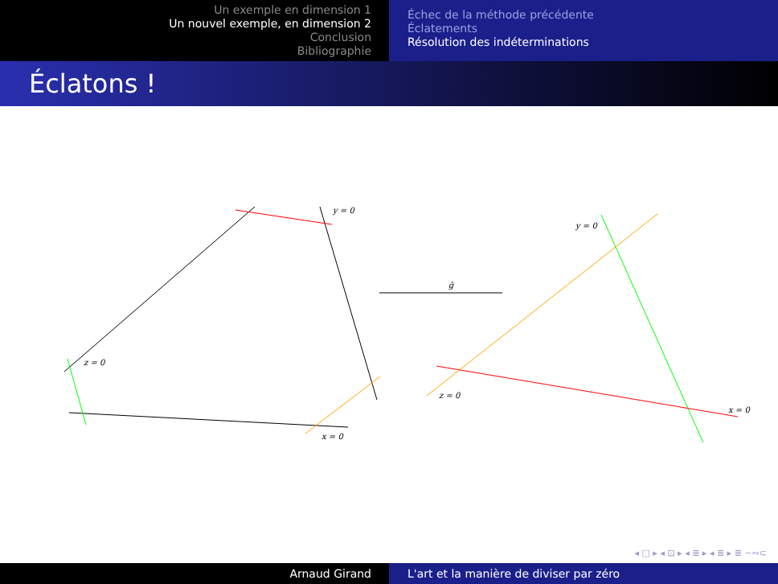Un exemple en dimension 1
Un nouvel exemple, en dimension 2
Conclusion
Bibliographie
Échec de la méthode précédente
Éclatements
Résolution des indéterminations
Éclatons !
y = 0
z = 0
x = 0
ĝ
y = 0
z = 0
x = 0
◂ □ ▸ ◂ ⊡ ▸ ◂ ≣ ▸ ◂ ≣ ▸ ≣ ∽∾⊂
Arnaud Girand L'art et la manière de diviser par zéro